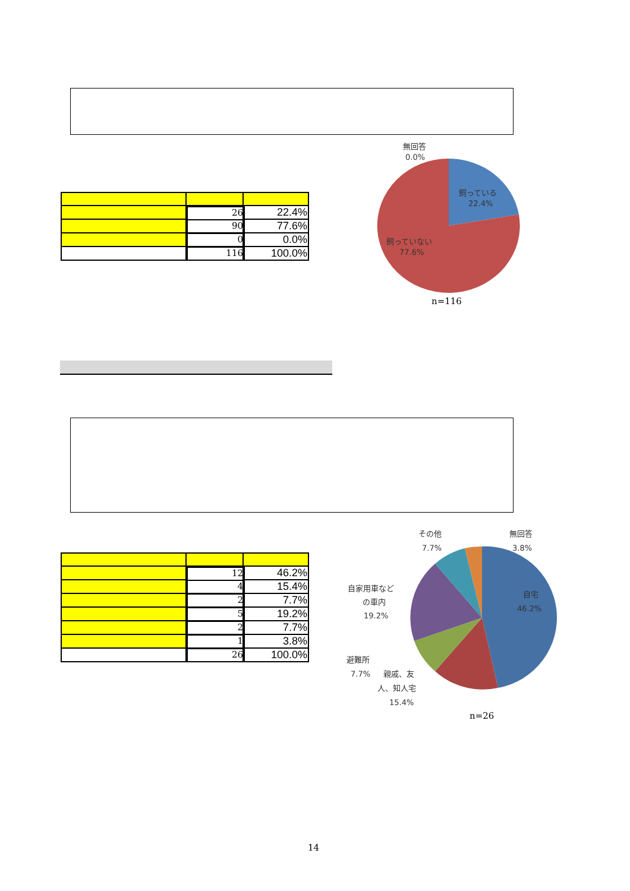| | 26 | 22.4% |
| | 90 | 77.6% |
| | 0 | 0.0% |
| | 116 | 100.0% |
無回答
0.0%
飼っている
22.4%
飼っていない
77.6%
n=116
| | 12 | 46.2% |
| | 4 | 15.4% |
| | 2 | 7.7% |
| | 5 | 19.2% |
| | 2 | 7.7% |
| | 1 | 3.8% |
| | 26 | 100.0% |
その他
7.7%
無回答
3.8%
自宅
46.2%
自家用車など
の車内
19.2%
避難所
7.7%
親戚、友
人、知人宅
15.4%
n=26
14